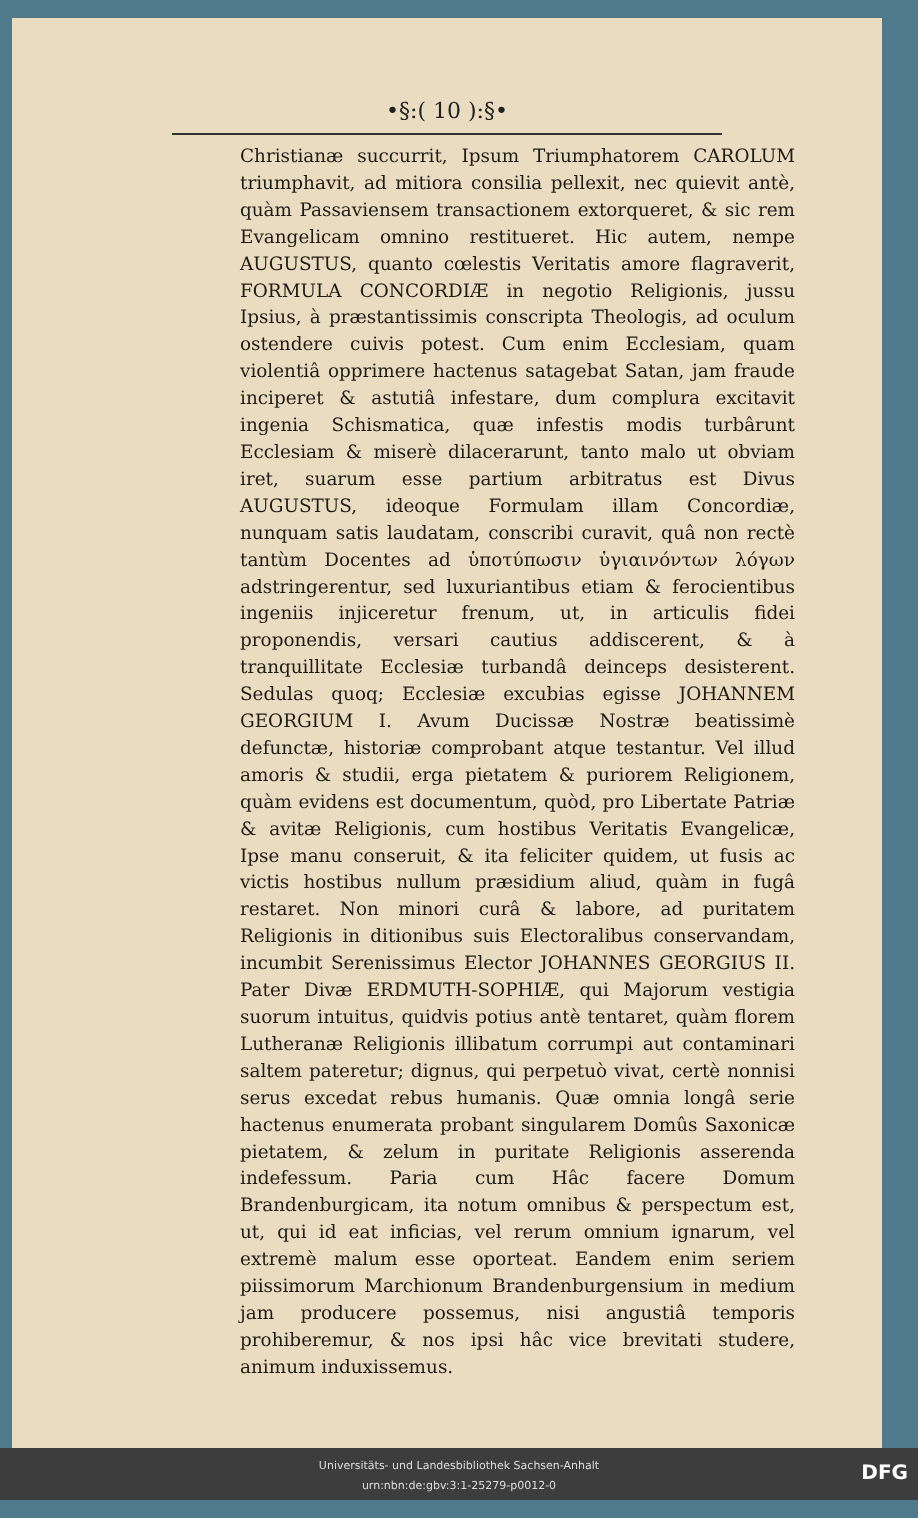•§:( 10 ):§•
Christianæ succurrit, Ipsum Triumphatorem CAROLUM triumphavit, ad mitiora consilia pellexit, nec quievit antè, quàm Passaviensem transactionem extorqueret, & sic rem Evangelicam omnino restitueret. Hic autem, nempe AUGUSTUS, quanto cœlestis Veritatis amore flagraverit, FORMULA CONCORDIÆ in negotio Religionis, jussu Ipsius, à præstantissimis conscripta Theologis, ad oculum ostendere cuivis potest. Cum enim Ecclesiam, quam violentiâ opprimere hactenus satagebat Satan, jam fraude inciperet & astutiâ infestare, dum complura excitavit ingenia Schismatica, quæ infestis modis turbârunt Ecclesiam & miserè dilacerarunt, tanto malo ut obviam iret, suarum esse partium arbitratus est Divus AUGUSTUS, ideoque Formulam illam Concordiæ, nunquam satis laudatam, conscribi curavit, quâ non rectè tantùm Docentes ad ὑποτύπωσιν ὑγιαινόντων λόγων adstringerentur, sed luxuriantibus etiam & ferocientibus ingeniis injiceretur frenum, ut, in articulis fidei proponendis, versari cautius addiscerent, & à tranquillitate Ecclesiæ turbandâ deinceps desisterent. Sedulas quoq; Ecclesiæ excubias egisse JOHANNEM GEORGIUM I. Avum Ducissæ Nostræ beatissimè defunctæ, historiæ comprobant atque testantur. Vel illud amoris & studii, erga pietatem & puriorem Religionem, quàm evidens est documentum, quòd, pro Libertate Patriæ & avitæ Religionis, cum hostibus Veritatis Evangelicæ, Ipse manu conseruit, & ita feliciter quidem, ut fusis ac victis hostibus nullum præsidium aliud, quàm in fugâ restaret. Non minori curâ & labore, ad puritatem Religionis in ditionibus suis Electoralibus conservandam, incumbit Serenissimus Elector JOHANNES GEORGIUS II. Pater Divæ ERDMUTH-SOPHIÆ, qui Majorum vestigia suorum intuitus, quidvis potius antè tentaret, quàm florem Lutheranæ Religionis illibatum corrumpi aut contaminari saltem pateretur; dignus, qui perpetuò vivat, certè nonnisi serus excedat rebus humanis. Quæ omnia longâ serie hactenus enumerata probant singularem Domûs Saxonicæ pietatem, & zelum in puritate Religionis asserenda indefessum. Paria cum Hâc facere Domum Brandenburgicam, ita notum omnibus & perspectum est, ut, qui id eat inficias, vel rerum omnium ignarum, vel extremè malum esse oporteat. Eandem enim seriem piissimorum Marchionum Brandenburgensium in medium jam producere possemus, nisi angustiâ temporis prohiberemur, & nos ipsi hâc vice brevitati studere, animum induxissemus.
Universitäts- und Landesbibliothek Sachsen-Anhalt
urn:nbn:de:gbv:3:1-25279-p0012-0
DFG